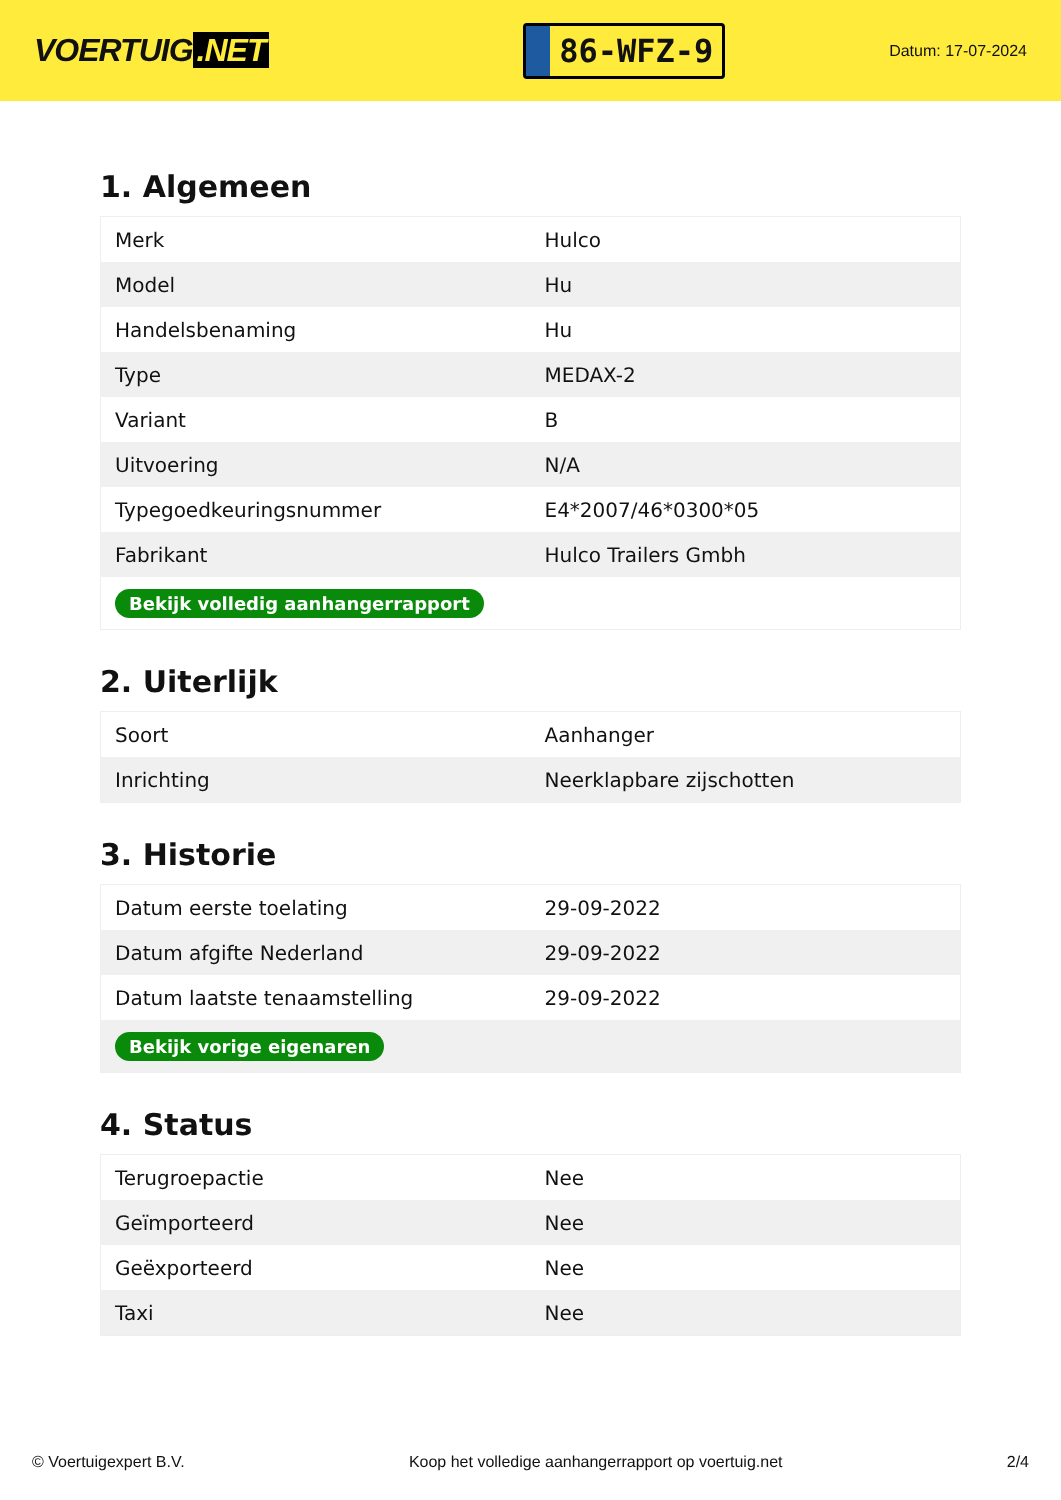VOERTUIG.NET
86-WFZ-9
Datum: 17-07-2024
1. Algemeen
| Merk | Hulco |
| Model | Hu |
| Handelsbenaming | Hu |
| Type | MEDAX-2 |
| Variant | B |
| Uitvoering | N/A |
| Typegoedkeuringsnummer | E4*2007/46*0300*05 |
| Fabrikant | Hulco Trailers Gmbh |
| Bekijk volledig aanhangerrapport | |
2. Uiterlijk
| Soort | Aanhanger |
| Inrichting | Neerklapbare zijschotten |
3. Historie
| Datum eerste toelating | 29-09-2022 |
| Datum afgifte Nederland | 29-09-2022 |
| Datum laatste tenaamstelling | 29-09-2022 |
| Bekijk vorige eigenaren | |
4. Status
| Terugroepactie | Nee |
| Geïmporteerd | Nee |
| Geëxporteerd | Nee |
| Taxi | Nee |
© Voertuigexpert B.V. Koop het volledige aanhangerrapport op voertuig.net 2/4